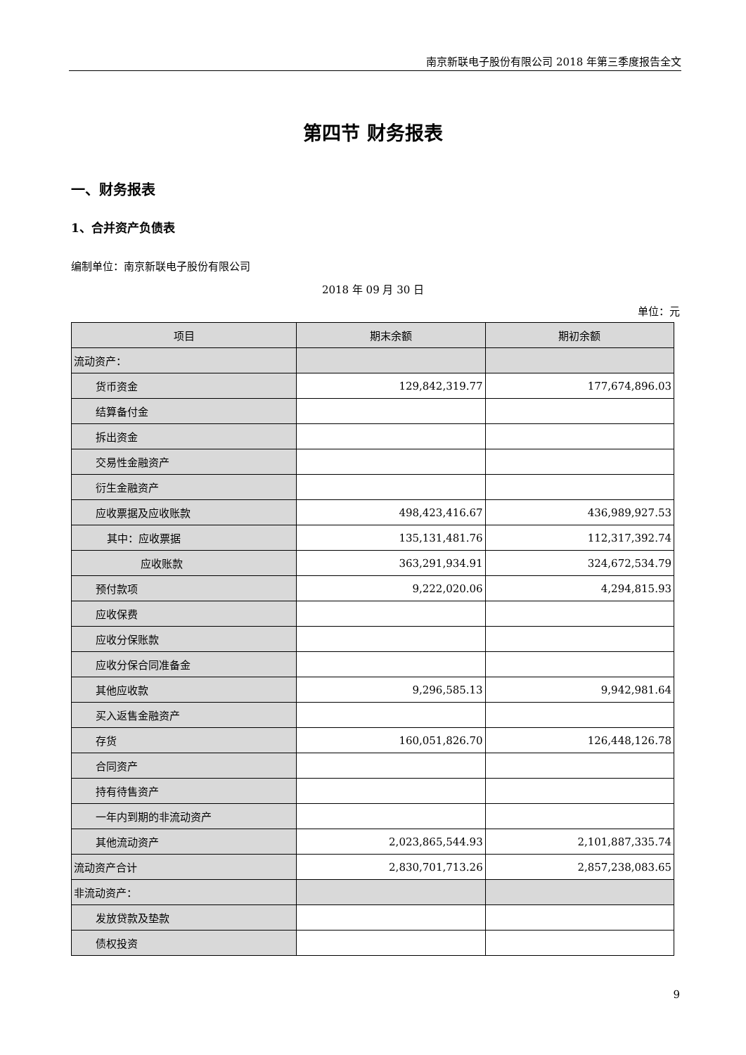南京新联电子股份有限公司 2018 年第三季度报告全文
第四节 财务报表
一、财务报表
1、合并资产负债表
编制单位：南京新联电子股份有限公司
2018 年 09 月 30 日
单位：元
| 项目 | 期末余额 | 期初余额 |
| --- | --- | --- |
| 流动资产： | | |
| 货币资金 | 129,842,319.77 | 177,674,896.03 |
| 结算备付金 | | |
| 拆出资金 | | |
| 交易性金融资产 | | |
| 衍生金融资产 | | |
| 应收票据及应收账款 | 498,423,416.67 | 436,989,927.53 |
| 其中：应收票据 | 135,131,481.76 | 112,317,392.74 |
| 应收账款 | 363,291,934.91 | 324,672,534.79 |
| 预付款项 | 9,222,020.06 | 4,294,815.93 |
| 应收保费 | | |
| 应收分保账款 | | |
| 应收分保合同准备金 | | |
| 其他应收款 | 9,296,585.13 | 9,942,981.64 |
| 买入返售金融资产 | | |
| 存货 | 160,051,826.70 | 126,448,126.78 |
| 合同资产 | | |
| 持有待售资产 | | |
| 一年内到期的非流动资产 | | |
| 其他流动资产 | 2,023,865,544.93 | 2,101,887,335.74 |
| 流动资产合计 | 2,830,701,713.26 | 2,857,238,083.65 |
| 非流动资产： | | |
| 发放贷款及垫款 | | |
| 债权投资 | | |
9